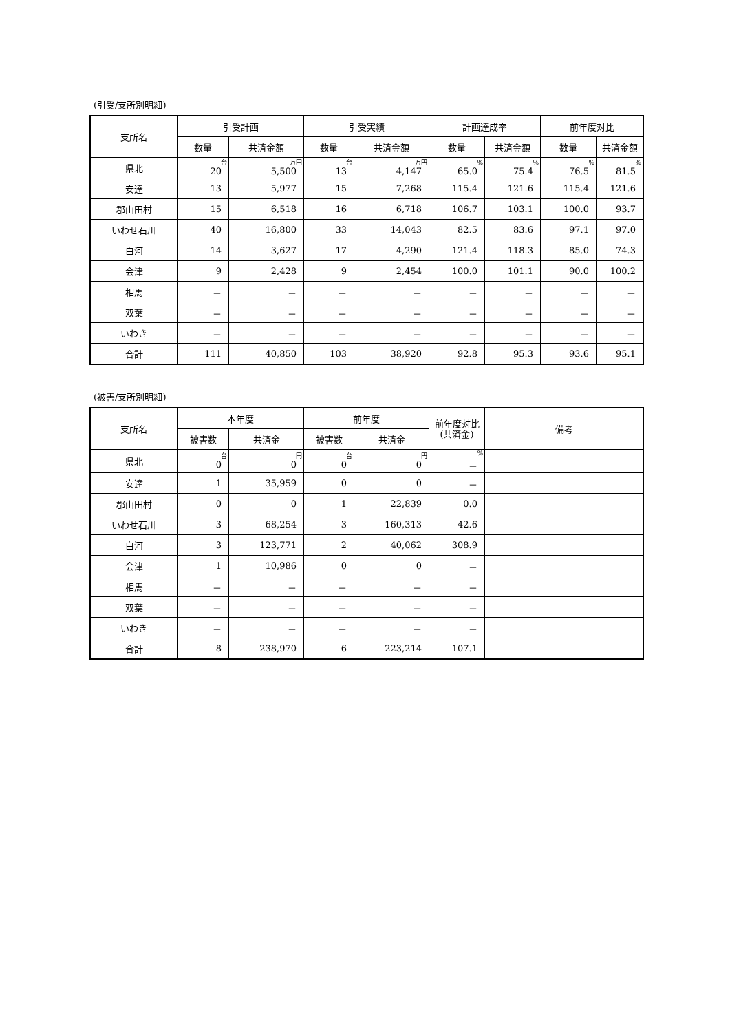(引受/支所別明細)
| 支所名 | 引受計画 | | 引受実績 | | 計画達成率 | | 前年度対比 | |
| --- | --- | --- | --- | --- | --- | --- | --- | --- |
| | 数量 | 共済金額 | 数量 | 共済金額 | 数量 | 共済金額 | 数量 | 共済金額 |
| 県北 | 台 20 | 万円 5,500 | 台 13 | 万円 4,147 | % 65.0 | % 75.4 | % 76.5 | % 81.5 |
| 安達 | 13 | 5,977 | 15 | 7,268 | 115.4 | 121.6 | 115.4 | 121.6 |
| 郡山田村 | 15 | 6,518 | 16 | 6,718 | 106.7 | 103.1 | 100.0 | 93.7 |
| いわせ石川 | 40 | 16,800 | 33 | 14,043 | 82.5 | 83.6 | 97.1 | 97.0 |
| 白河 | 14 | 3,627 | 17 | 4,290 | 121.4 | 118.3 | 85.0 | 74.3 |
| 会津 | 9 | 2,428 | 9 | 2,454 | 100.0 | 101.1 | 90.0 | 100.2 |
| 相馬 | － | － | － | － | － | － | － | － |
| 双葉 | － | － | － | － | － | － | － | － |
| いわき | － | － | － | － | － | － | － | － |
| 合計 | 111 | 40,850 | 103 | 38,920 | 92.8 | 95.3 | 93.6 | 95.1 |
(被害/支所別明細)
| 支所名 | 本年度 | | 前年度 | | 前年度対比 (共済金) | 備考 |
| --- | --- | --- | --- | --- | --- | --- |
| | 被害数 | 共済金 | 被害数 | 共済金 | | |
| 県北 | 台 0 | 円 0 | 台 0 | 円 0 | % － | |
| 安達 | 1 | 35,959 | 0 | 0 | － | |
| 郡山田村 | 0 | 0 | 1 | 22,839 | 0.0 | |
| いわせ石川 | 3 | 68,254 | 3 | 160,313 | 42.6 | |
| 白河 | 3 | 123,771 | 2 | 40,062 | 308.9 | |
| 会津 | 1 | 10,986 | 0 | 0 | － | |
| 相馬 | － | － | － | － | － | |
| 双葉 | － | － | － | － | － | |
| いわき | － | － | － | － | － | |
| 合計 | 8 | 238,970 | 6 | 223,214 | 107.1 | |